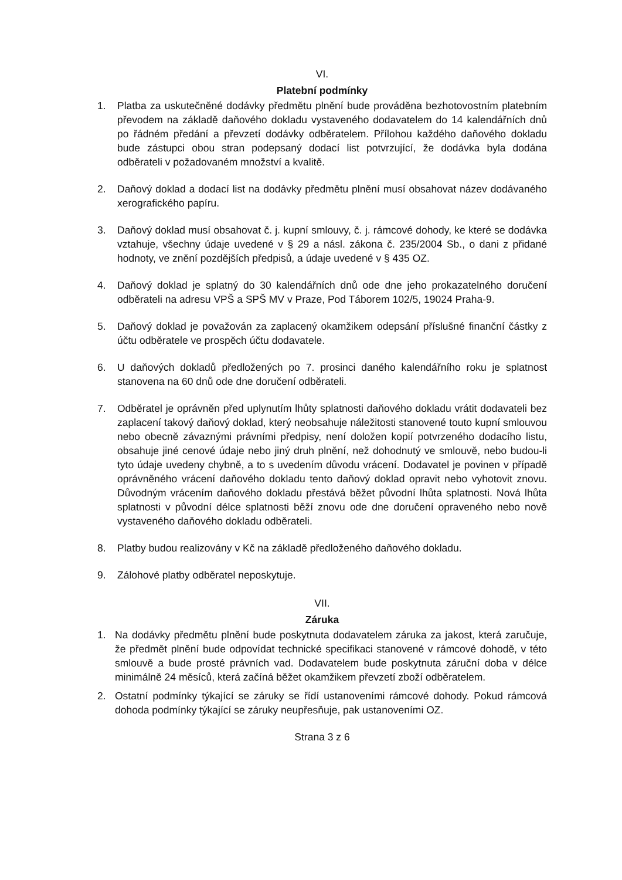VI.
Platební podmínky
1. Platba za uskutečněné dodávky předmětu plnění bude prováděna bezhotovostním platebním převodem na základě daňového dokladu vystaveného dodavatelem do 14 kalendářních dnů po řádném předání a převzetí dodávky odběratelem. Přílohou každého daňového dokladu bude zástupci obou stran podepsaný dodací list potvrzující, že dodávka byla dodána odběrateli v požadovaném množství a kvalitě.
2. Daňový doklad a dodací list na dodávky předmětu plnění musí obsahovat název dodávaného xerografického papíru.
3. Daňový doklad musí obsahovat č. j. kupní smlouvy, č. j. rámcové dohody, ke které se dodávka vztahuje, všechny údaje uvedené v § 29 a násl. zákona č. 235/2004 Sb., o dani z přidané hodnoty, ve znění pozdějších předpisů, a údaje uvedené v § 435 OZ.
4. Daňový doklad je splatný do 30 kalendářních dnů ode dne jeho prokazatelného doručení odběrateli na adresu VPŠ a SPŠ MV v Praze, Pod Táborem 102/5, 19024 Praha-9.
5. Daňový doklad je považován za zaplacený okamžikem odepsání příslušné finanční částky z účtu odběratele ve prospěch účtu dodavatele.
6. U daňových dokladů předložených po 7. prosinci daného kalendářního roku je splatnost stanovena na 60 dnů ode dne doručení odběrateli.
7. Odběratel je oprávněn před uplynutím lhůty splatnosti daňového dokladu vrátit dodavateli bez zaplacení takový daňový doklad, který neobsahuje náležitosti stanovené touto kupní smlouvou nebo obecně závaznými právními předpisy, není doložen kopií potvrzeného dodacího listu, obsahuje jiné cenové údaje nebo jiný druh plnění, než dohodnutý ve smlouvě, nebo budou-li tyto údaje uvedeny chybně, a to s uvedením důvodu vrácení. Dodavatel je povinen v případě oprávněného vrácení daňového dokladu tento daňový doklad opravit nebo vyhotovit znovu. Důvodným vrácením daňového dokladu přestává běžet původní lhůta splatnosti. Nová lhůta splatnosti v původní délce splatnosti běží znovu ode dne doručení opraveného nebo nově vystaveného daňového dokladu odběrateli.
8. Platby budou realizovány v Kč na základě předloženého daňového dokladu.
9. Zálohové platby odběratel neposkytuje.
VII.
Záruka
1. Na dodávky předmětu plnění bude poskytnuta dodavatelem záruka za jakost, která zaručuje, že předmět plnění bude odpovídat technické specifikaci stanovené v rámcové dohodě, v této smlouvě a bude prosté právních vad. Dodavatelem bude poskytnuta záruční doba v délce minimálně 24 měsíců, která začíná běžet okamžikem převzetí zboží odběratelem.
2. Ostatní podmínky týkající se záruky se řídí ustanoveními rámcové dohody. Pokud rámcová dohoda podmínky týkající se záruky neupřesňuje, pak ustanoveními OZ.
Strana 3 z 6